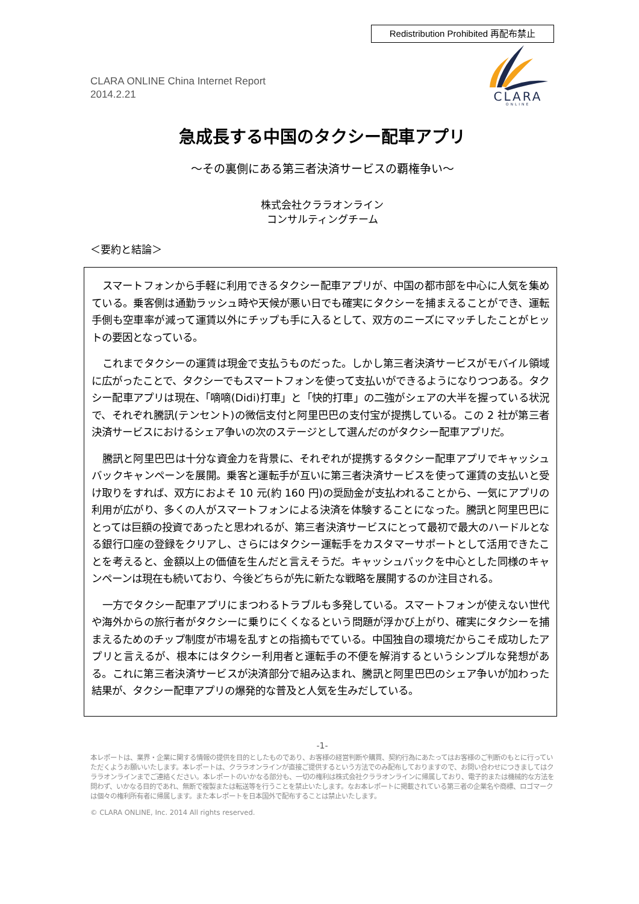Redistribution Prohibited 再配布禁止
CLARA
ONLINE
CLARA ONLINE China Internet Report
2014.2.21
急成長する中国のタクシー配車アプリ
～その裏側にある第三者決済サービスの覇権争い～
株式会社クララオンライン
コンサルティングチーム
＜要約と結論＞
スマートフォンから手軽に利用できるタクシー配車アプリが、中国の都市部を中心に人気を集めている。乗客側は通勤ラッシュ時や天候が悪い日でも確実にタクシーを捕まえることができ、運転手側も空車率が減って運賃以外にチップも手に入るとして、双方のニーズにマッチしたことがヒットの要因となっている。
これまでタクシーの運賃は現金で支払うものだった。しかし第三者決済サービスがモバイル領域に広がったことで、タクシーでもスマートフォンを使って支払いができるようになりつつある。タクシー配車アプリは現在、「嘀嘀(Didi)打車」と「快的打車」の二強がシェアの大半を握っている状況で、それぞれ騰訊(テンセント)の微信支付と阿里巴巴の支付宝が提携している。この 2 社が第三者決済サービスにおけるシェア争いの次のステージとして選んだのがタクシー配車アプリだ。
騰訊と阿里巴巴は十分な資金力を背景に、それぞれが提携するタクシー配車アプリでキャッシュバックキャンペーンを展開。乗客と運転手が互いに第三者決済サービスを使って運賃の支払いと受け取りをすれば、双方におよそ 10 元(約 160 円)の奨励金が支払われることから、一気にアプリの利用が広がり、多くの人がスマートフォンによる決済を体験することになった。騰訊と阿里巴巴にとっては巨額の投資であったと思われるが、第三者決済サービスにとって最初で最大のハードルとなる銀行口座の登録をクリアし、さらにはタクシー運転手をカスタマーサポートとして活用できたことを考えると、金額以上の価値を生んだと言えそうだ。キャッシュバックを中心とした同様のキャンペーンは現在も続いており、今後どちらが先に新たな戦略を展開するのか注目される。
一方でタクシー配車アプリにまつわるトラブルも多発している。スマートフォンが使えない世代や海外からの旅行者がタクシーに乗りにくくなるという問題が浮かび上がり、確実にタクシーを捕まえるためのチップ制度が市場を乱すとの指摘もでている。中国独自の環境だからこそ成功したアプリと言えるが、根本にはタクシー利用者と運転手の不便を解消するというシンプルな発想がある。これに第三者決済サービスが決済部分で組み込まれ、騰訊と阿里巴巴のシェア争いが加わった結果が、タクシー配車アプリの爆発的な普及と人気を生みだしている。
-1-
本レポートは、業界・企業に関する情報の提供を目的としたものであり、お客様の経営判断や購買、契約行為にあたってはお客様のご判断のもとに行っていただくようお願いいたします。本レポートは、クララオンラインが直接ご提供するという方法でのみ配布しておりますので、お問い合わせにつきましてはクララオンラインまでご連絡ください。本レポートのいかなる部分も、一切の権利は株式会社クララオンラインに帰属しており、電子的または機械的な方法を問わず、いかなる目的であれ、無断で複製または転送等を行うことを禁止いたします。なお本レポートに掲載されている第三者の企業名や商標、ロゴマークは個々の権利所有者に帰属します。また本レポートを日本国外で配布することは禁止いたします。
© CLARA ONLINE, Inc. 2014 All rights reserved.